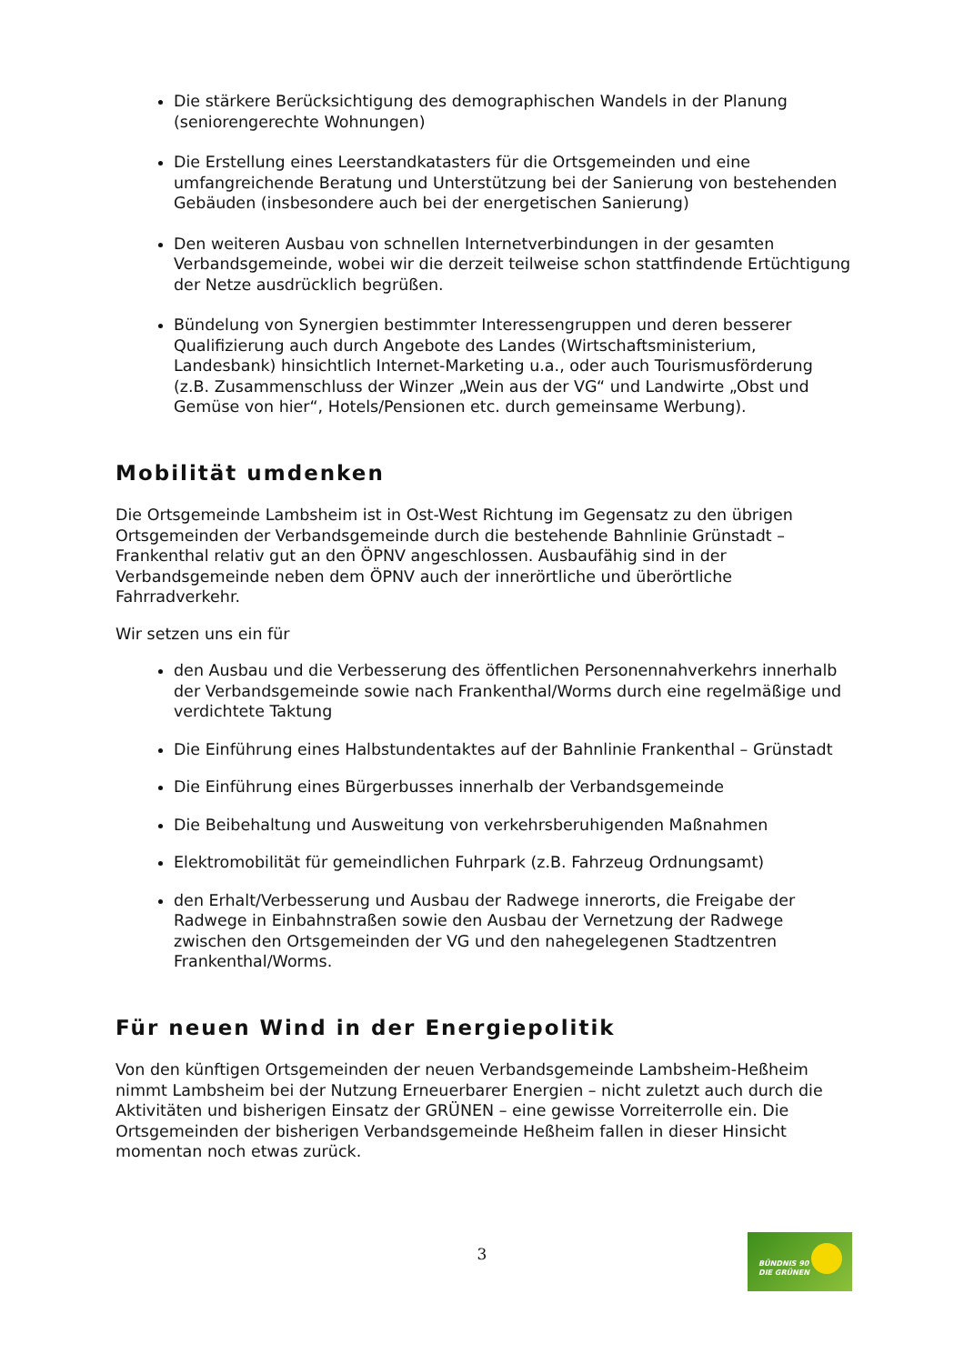Die stärkere Berücksichtigung des demographischen Wandels in der Planung (seniorengerechte Wohnungen)
Die Erstellung eines Leerstandkatasters für die Ortsgemeinden und eine umfangreichende Beratung und Unterstützung bei der Sanierung von bestehenden Gebäuden (insbesondere auch bei der energetischen Sanierung)
Den weiteren Ausbau von schnellen Internetverbindungen in der gesamten Verbandsgemeinde, wobei wir die derzeit teilweise schon stattfindende Ertüchtigung der Netze ausdrücklich begrüßen.
Bündelung von Synergien bestimmter Interessengruppen und deren besserer Qualifizierung auch durch Angebote des Landes (Wirtschaftsministerium, Landesbank) hinsichtlich Internet-Marketing u.a., oder auch Tourismusförderung (z.B. Zusammenschluss der Winzer „Wein aus der VG“ und Landwirte „Obst und Gemüse von hier“, Hotels/Pensionen etc. durch gemeinsame Werbung).
Mobilität umdenken
Die Ortsgemeinde Lambsheim ist in Ost-West Richtung im Gegensatz zu den übrigen Ortsgemeinden der Verbandsgemeinde durch die bestehende Bahnlinie Grünstadt – Frankenthal relativ gut an den ÖPNV angeschlossen. Ausbaufähig sind in der Verbandsgemeinde neben dem ÖPNV auch der innerörtliche und überörtliche Fahrradverkehr.
Wir setzen uns ein für
den Ausbau und die Verbesserung des öffentlichen Personennahverkehrs innerhalb der Verbandsgemeinde sowie nach Frankenthal/Worms durch eine regelmäßige und verdichtete Taktung
Die Einführung eines Halbstundentaktes auf der Bahnlinie Frankenthal – Grünstadt
Die Einführung eines Bürgerbusses innerhalb der Verbandsgemeinde
Die Beibehaltung und Ausweitung von verkehrsberuhigenden Maßnahmen
Elektromobilität für gemeindlichen Fuhrpark (z.B. Fahrzeug Ordnungsamt)
den Erhalt/Verbesserung und Ausbau der Radwege innerorts, die Freigabe der Radwege in Einbahnstraßen sowie den Ausbau der Vernetzung der Radwege zwischen den Ortsgemeinden der VG und den nahegelegenen Stadtzentren Frankenthal/Worms.
Für neuen Wind in der Energiepolitik
Von den künftigen Ortsgemeinden der neuen Verbandsgemeinde Lambsheim-Heßheim nimmt Lambsheim bei der Nutzung Erneuerbarer Energien – nicht zuletzt auch durch die Aktivitäten und bisherigen Einsatz der GRÜNEN – eine gewisse Vorreiterrolle ein. Die Ortsgemeinden der bisherigen Verbandsgemeinde Heßheim fallen in dieser Hinsicht momentan noch etwas zurück.
3
BÜNDNIS 90
DIE GRÜNEN